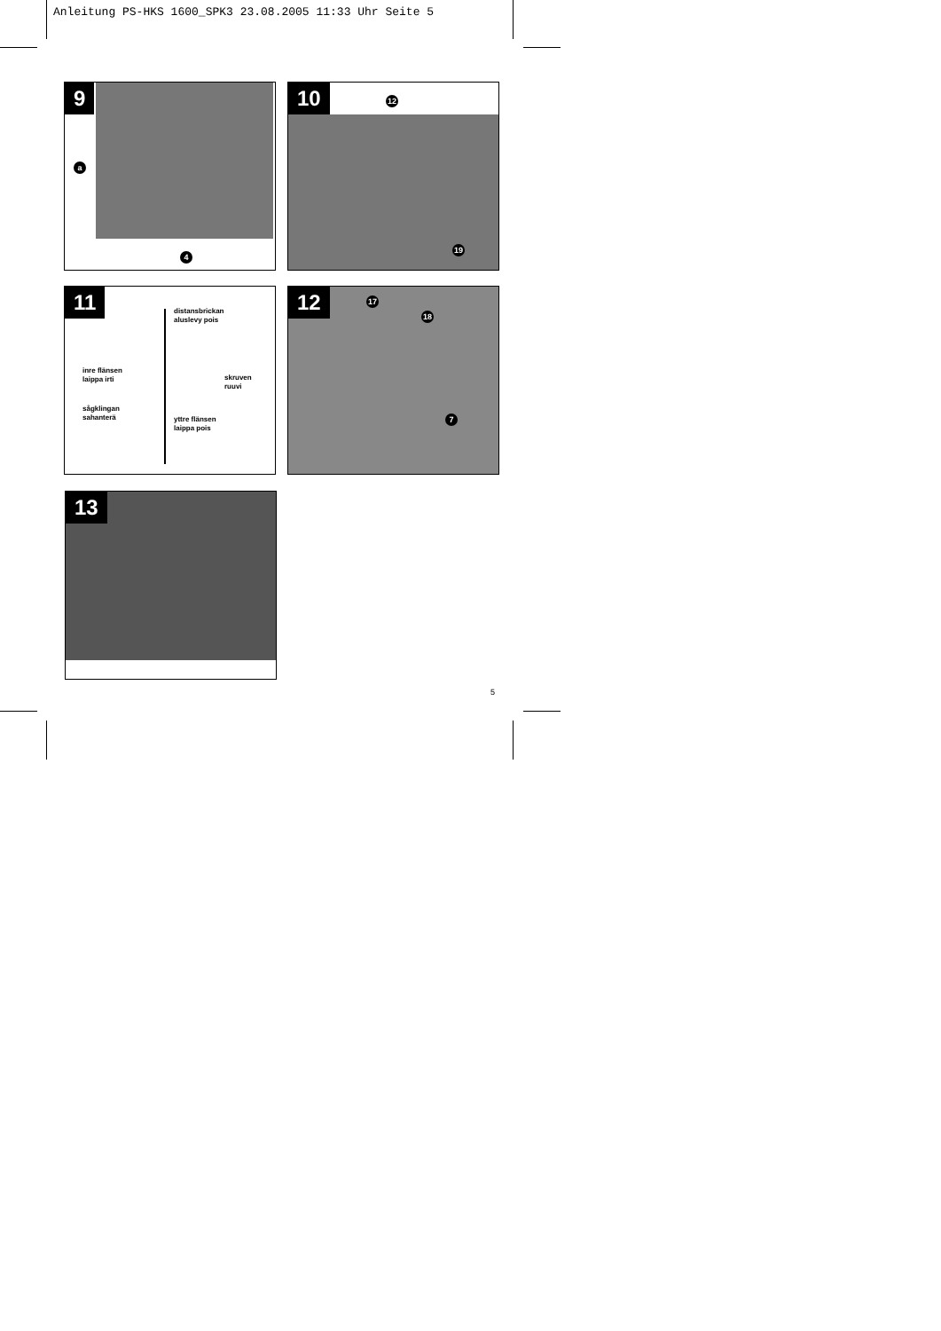Anleitung PS-HKS 1600_SPK3 23.08.2005 11:33 Uhr Seite 5
9
a
4
10 12
19
11
distansbrickan
aluslevy pois
inre flänsen
laippa irti
skruven
ruuvi
sågklingan
sahanterä
yttre flänsen
laippa pois
12 17
18
7
13
5